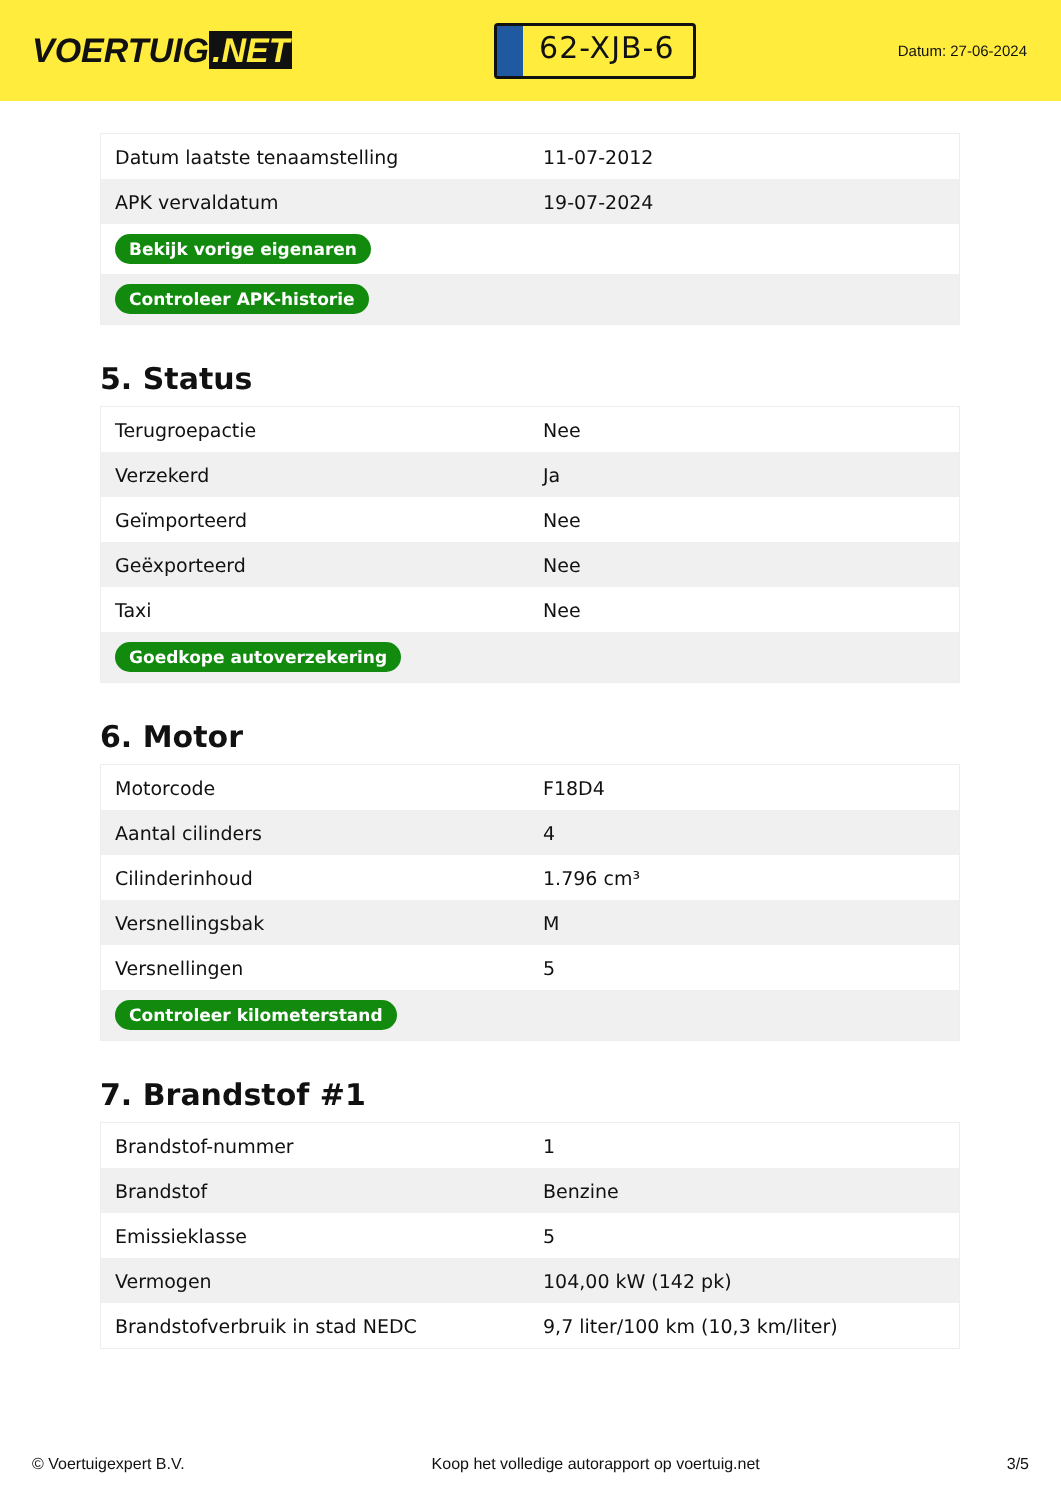VOERTUIG.NET
62-XJB-6
Datum: 27-06-2024
| Datum laatste tenaamstelling | 11-07-2012 |
| APK vervaldatum | 19-07-2024 |
| Bekijk vorige eigenaren | |
| Controleer APK-historie | |
5. Status
| Terugroepactie | Nee |
| Verzekerd | Ja |
| Geïmporteerd | Nee |
| Geëxporteerd | Nee |
| Taxi | Nee |
| Goedkope autoverzekering | |
6. Motor
| Motorcode | F18D4 |
| Aantal cilinders | 4 |
| Cilinderinhoud | 1.796 cm³ |
| Versnellingsbak | M |
| Versnellingen | 5 |
| Controleer kilometerstand | |
7. Brandstof #1
| Brandstof-nummer | 1 |
| Brandstof | Benzine |
| Emissieklasse | 5 |
| Vermogen | 104,00 kW (142 pk) |
| Brandstofverbruik in stad NEDC | 9,7 liter/100 km (10,3 km/liter) |
© Voertuigexpert B.V. Koop het volledige autorapport op voertuig.net 3/5